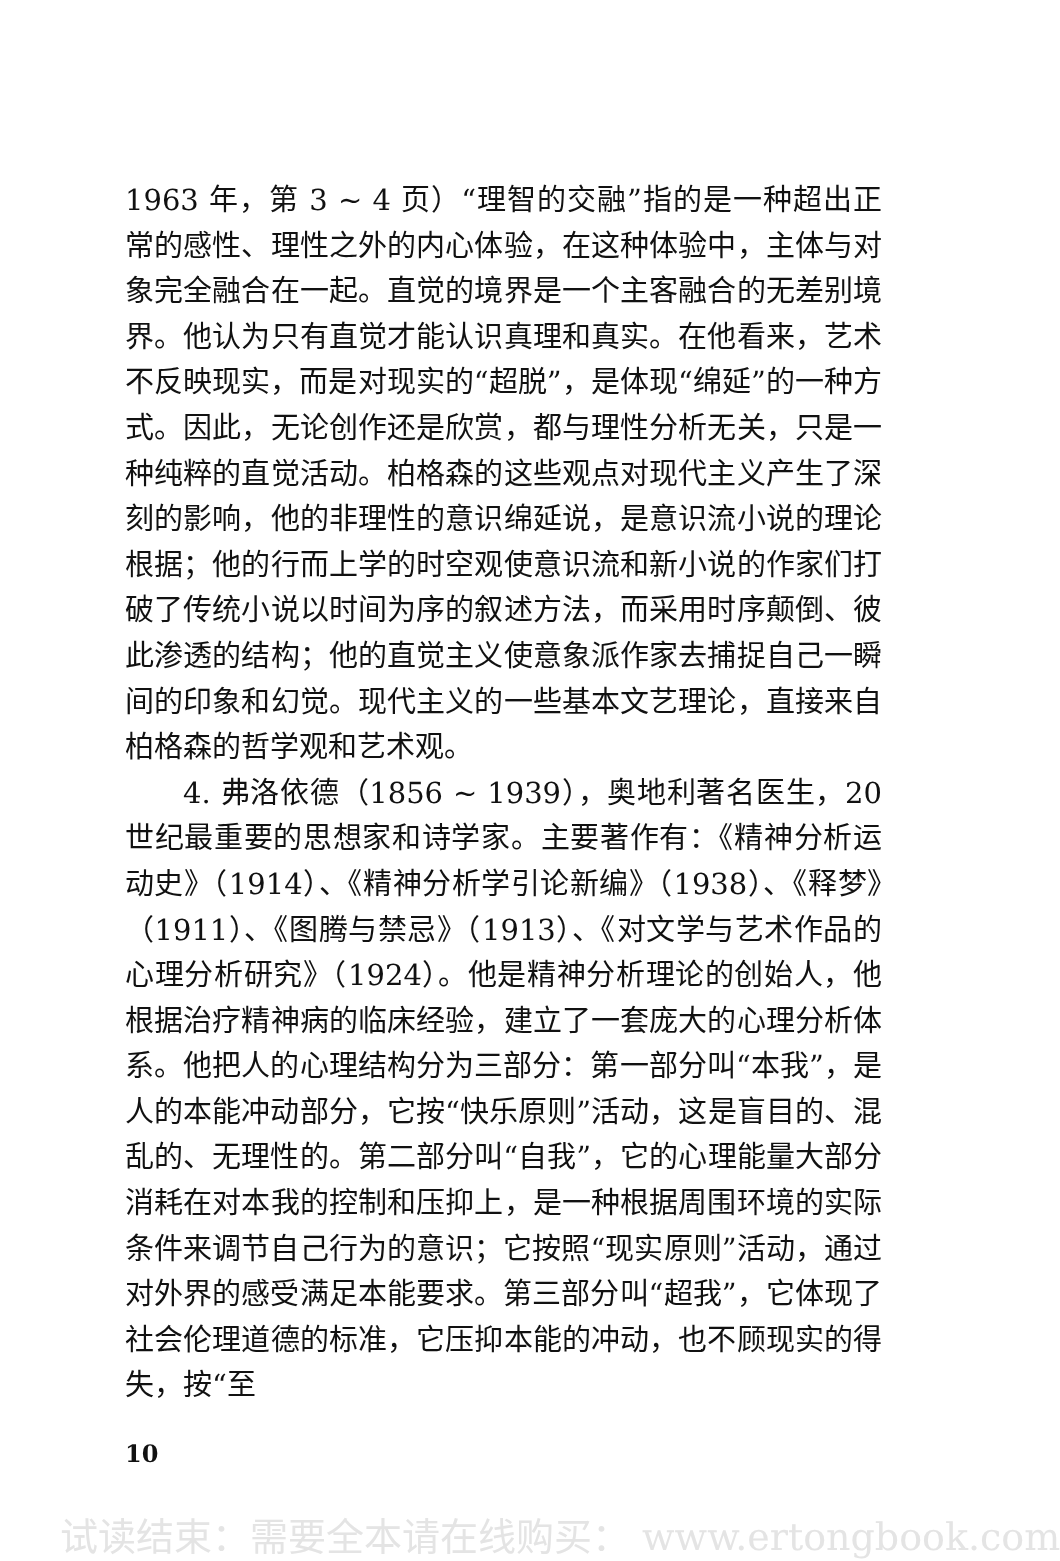1963 年，第 3 ~ 4 页）“理智的交融”指的是一种超出正常的感性、理性之外的内心体验，在这种体验中，主体与对象完全融合在一起。直觉的境界是一个主客融合的无差别境界。他认为只有直觉才能认识真理和真实。在他看来，艺术不反映现实，而是对现实的“超脱”，是体现“绵延”的一种方式。因此，无论创作还是欣赏，都与理性分析无关，只是一种纯粹的直觉活动。柏格森的这些观点对现代主义产生了深刻的影响，他的非理性的意识绵延说，是意识流小说的理论根据；他的行而上学的时空观使意识流和新小说的作家们打破了传统小说以时间为序的叙述方法，而采用时序颠倒、彼此渗透的结构；他的直觉主义使意象派作家去捕捉自己一瞬间的印象和幻觉。现代主义的一些基本文艺理论，直接来自柏格森的哲学观和艺术观。
4. 弗洛依德（1856 ~ 1939），奥地利著名医生，20 世纪最重要的思想家和诗学家。主要著作有：《精神分析运动史》（1914）、《精神分析学引论新编》（1938）、《释梦》（1911）、《图腾与禁忌》（1913）、《对文学与艺术作品的心理分析研究》（1924）。他是精神分析理论的创始人，他根据治疗精神病的临床经验，建立了一套庞大的心理分析体系。他把人的心理结构分为三部分：第一部分叫“本我”，是人的本能冲动部分，它按“快乐原则”活动，这是盲目的、混乱的、无理性的。第二部分叫“自我”，它的心理能量大部分消耗在对本我的控制和压抑上，是一种根据周围环境的实际条件来调节自己行为的意识；它按照“现实原则”活动，通过对外界的感受满足本能要求。第三部分叫“超我”，它体现了社会伦理道德的标准，它压抑本能的冲动，也不顾现实的得失，按“至
10
试读结束：需要全本请在线购买： www.ertongbook.com